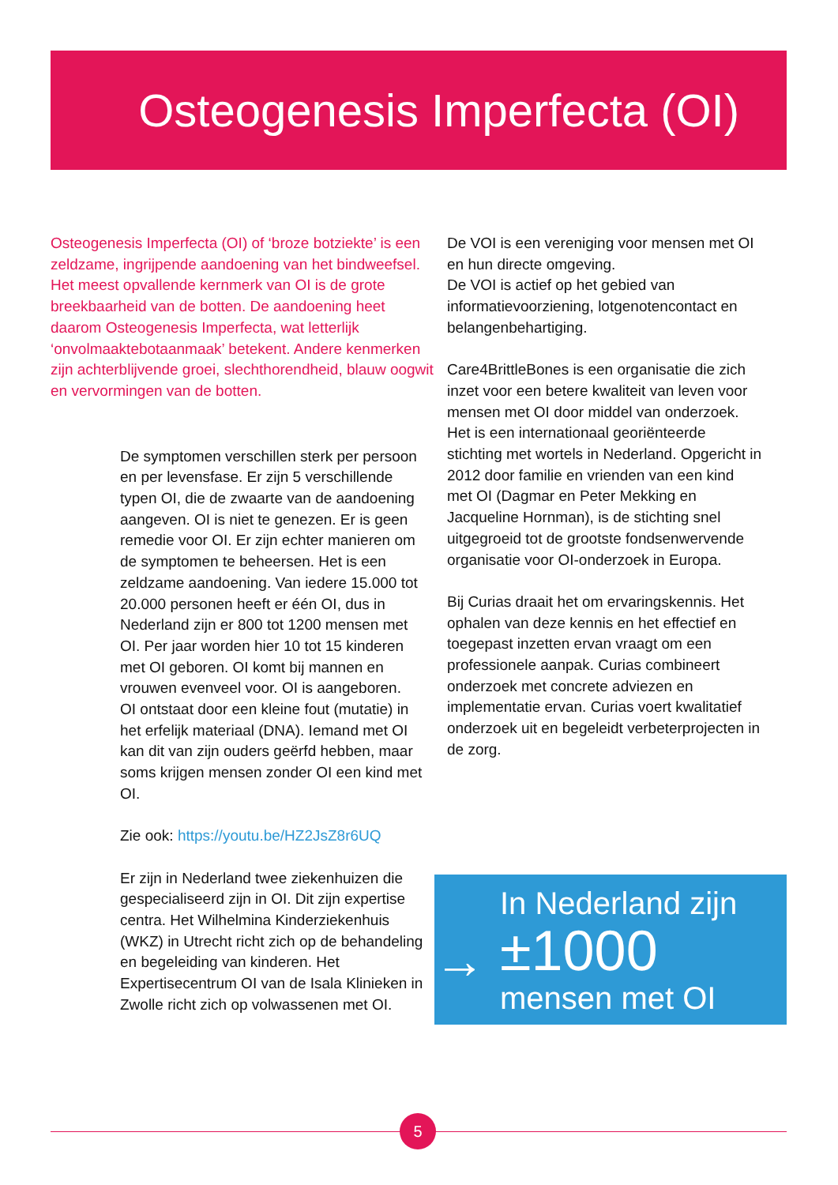Osteogenesis Imperfecta (OI)
Osteogenesis Imperfecta (OI) of ‘broze botziekte’ is een zeldzame, ingrijpende aandoening van het bindweefsel. Het meest opvallende kernmerk van OI is de grote breekbaarheid van de botten. De aandoening heet daarom Osteogenesis Imperfecta, wat letterlijk ‘onvolmaaktebotaanmaak’ betekent. Andere kenmerken zijn achterblijvende groei, slechthorendheid, blauw oogwit en vervormingen van de botten.
De symptomen verschillen sterk per persoon en per levensfase. Er zijn 5 verschillende typen OI, die de zwaarte van de aandoening aangeven. OI is niet te genezen. Er is geen remedie voor OI. Er zijn echter manieren om de symptomen te beheersen. Het is een zeldzame aandoening. Van iedere 15.000 tot 20.000 personen heeft er één OI, dus in Nederland zijn er 800 tot 1200 mensen met OI. Per jaar worden hier 10 tot 15 kinderen met OI geboren. OI komt bij mannen en vrouwen evenveel voor. OI is aangeboren.
OI ontstaat door een kleine fout (mutatie) in het erfelijk materiaal (DNA). Iemand met OI kan dit van zijn ouders geërfd hebben, maar soms krijgen mensen zonder OI een kind met OI.
Zie ook: https://youtu.be/HZ2JsZ8r6UQ
Er zijn in Nederland twee ziekenhuizen die gespecialiseerd zijn in OI. Dit zijn expertise centra. Het Wilhelmina Kinderziekenhuis (WKZ) in Utrecht richt zich op de behandeling en begeleiding van kinderen. Het Expertisecentrum OI van de Isala Klinieken in Zwolle richt zich op volwassenen met OI.
De VOI is een vereniging voor mensen met OI en hun directe omgeving.
De VOI is actief op het gebied van informatievoorziening, lotgenotencontact en belangenbehartiging.
Care4BrittleBones is een organisatie die zich inzet voor een betere kwaliteit van leven voor mensen met OI door middel van onderzoek. Het is een internationaal georiënteerde stichting met wortels in Nederland. Opgericht in 2012 door familie en vrienden van een kind met OI (Dagmar en Peter Mekking en Jacqueline Hornman), is de stichting snel uitgegroeid tot de grootste fondsenwervende organisatie voor OI-onderzoek in Europa.
Bij Curias draait het om ervaringskennis. Het ophalen van deze kennis en het effectief en toegepast inzetten ervan vraagt om een professionele aanpak. Curias combineert onderzoek met concrete adviezen en implementatie ervan. Curias voert kwalitatief onderzoek uit en begeleidt verbeterprojecten in de zorg.
→
In Nederland zijn
±1000
mensen met OI
5